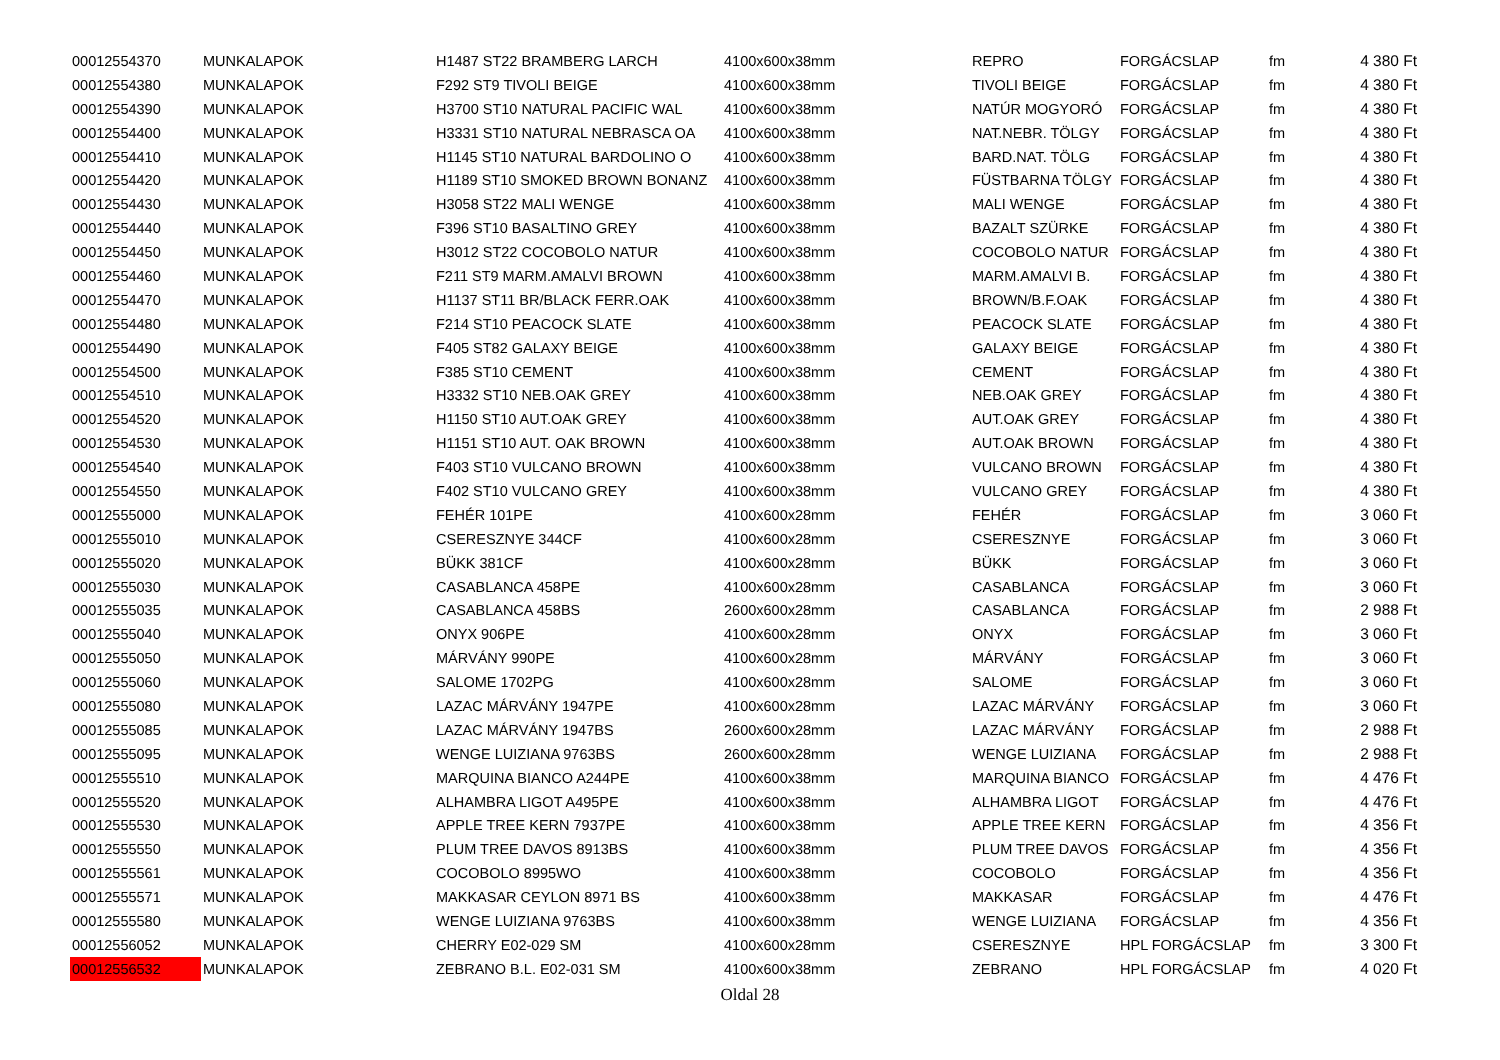| 00012554370 | MUNKALAPOK | H1487 ST22 BRAMBERG LARCH | 4100x600x38mm | REPRO | FORGÁCSLAP | fm | 4 380 Ft |
| 00012554380 | MUNKALAPOK | F292 ST9 TIVOLI BEIGE | 4100x600x38mm | TIVOLI BEIGE | FORGÁCSLAP | fm | 4 380 Ft |
| 00012554390 | MUNKALAPOK | H3700 ST10 NATURAL PACIFIC WAL | 4100x600x38mm | NATÚR MOGYORÓ | FORGÁCSLAP | fm | 4 380 Ft |
| 00012554400 | MUNKALAPOK | H3331 ST10 NATURAL NEBRASCA OA | 4100x600x38mm | NAT.NEBR. TÖLGY | FORGÁCSLAP | fm | 4 380 Ft |
| 00012554410 | MUNKALAPOK | H1145 ST10 NATURAL BARDOLINO O | 4100x600x38mm | BARD.NAT. TÖLG | FORGÁCSLAP | fm | 4 380 Ft |
| 00012554420 | MUNKALAPOK | H1189 ST10 SMOKED BROWN BONANZ | 4100x600x38mm | FÜSTBARNA TÖLGY | FORGÁCSLAP | fm | 4 380 Ft |
| 00012554430 | MUNKALAPOK | H3058 ST22 MALI WENGE | 4100x600x38mm | MALI WENGE | FORGÁCSLAP | fm | 4 380 Ft |
| 00012554440 | MUNKALAPOK | F396 ST10 BASALTINO GREY | 4100x600x38mm | BAZALT SZÜRKE | FORGÁCSLAP | fm | 4 380 Ft |
| 00012554450 | MUNKALAPOK | H3012 ST22 COCOBOLO NATUR | 4100x600x38mm | COCOBOLO NATUR | FORGÁCSLAP | fm | 4 380 Ft |
| 00012554460 | MUNKALAPOK | F211 ST9 MARM.AMALVI BROWN | 4100x600x38mm | MARM.AMALVI B. | FORGÁCSLAP | fm | 4 380 Ft |
| 00012554470 | MUNKALAPOK | H1137 ST11 BR/BLACK FERR.OAK | 4100x600x38mm | BROWN/B.F.OAK | FORGÁCSLAP | fm | 4 380 Ft |
| 00012554480 | MUNKALAPOK | F214 ST10 PEACOCK SLATE | 4100x600x38mm | PEACOCK SLATE | FORGÁCSLAP | fm | 4 380 Ft |
| 00012554490 | MUNKALAPOK | F405 ST82 GALAXY BEIGE | 4100x600x38mm | GALAXY BEIGE | FORGÁCSLAP | fm | 4 380 Ft |
| 00012554500 | MUNKALAPOK | F385 ST10 CEMENT | 4100x600x38mm | CEMENT | FORGÁCSLAP | fm | 4 380 Ft |
| 00012554510 | MUNKALAPOK | H3332 ST10 NEB.OAK GREY | 4100x600x38mm | NEB.OAK GREY | FORGÁCSLAP | fm | 4 380 Ft |
| 00012554520 | MUNKALAPOK | H1150 ST10 AUT.OAK GREY | 4100x600x38mm | AUT.OAK GREY | FORGÁCSLAP | fm | 4 380 Ft |
| 00012554530 | MUNKALAPOK | H1151 ST10 AUT. OAK BROWN | 4100x600x38mm | AUT.OAK BROWN | FORGÁCSLAP | fm | 4 380 Ft |
| 00012554540 | MUNKALAPOK | F403 ST10 VULCANO BROWN | 4100x600x38mm | VULCANO BROWN | FORGÁCSLAP | fm | 4 380 Ft |
| 00012554550 | MUNKALAPOK | F402 ST10 VULCANO GREY | 4100x600x38mm | VULCANO GREY | FORGÁCSLAP | fm | 4 380 Ft |
| 00012555000 | MUNKALAPOK | FEHÉR 101PE | 4100x600x28mm | FEHÉR | FORGÁCSLAP | fm | 3 060 Ft |
| 00012555010 | MUNKALAPOK | CSERESZNYE 344CF | 4100x600x28mm | CSERESZNYE | FORGÁCSLAP | fm | 3 060 Ft |
| 00012555020 | MUNKALAPOK | BÜKK 381CF | 4100x600x28mm | BÜKK | FORGÁCSLAP | fm | 3 060 Ft |
| 00012555030 | MUNKALAPOK | CASABLANCA 458PE | 4100x600x28mm | CASABLANCA | FORGÁCSLAP | fm | 3 060 Ft |
| 00012555035 | MUNKALAPOK | CASABLANCA 458BS | 2600x600x28mm | CASABLANCA | FORGÁCSLAP | fm | 2 988 Ft |
| 00012555040 | MUNKALAPOK | ONYX 906PE | 4100x600x28mm | ONYX | FORGÁCSLAP | fm | 3 060 Ft |
| 00012555050 | MUNKALAPOK | MÁRVÁNY 990PE | 4100x600x28mm | MÁRVÁNY | FORGÁCSLAP | fm | 3 060 Ft |
| 00012555060 | MUNKALAPOK | SALOME 1702PG | 4100x600x28mm | SALOME | FORGÁCSLAP | fm | 3 060 Ft |
| 00012555080 | MUNKALAPOK | LAZAC MÁRVÁNY 1947PE | 4100x600x28mm | LAZAC MÁRVÁNY | FORGÁCSLAP | fm | 3 060 Ft |
| 00012555085 | MUNKALAPOK | LAZAC MÁRVÁNY 1947BS | 2600x600x28mm | LAZAC MÁRVÁNY | FORGÁCSLAP | fm | 2 988 Ft |
| 00012555095 | MUNKALAPOK | WENGE LUIZIANA 9763BS | 2600x600x28mm | WENGE LUIZIANA | FORGÁCSLAP | fm | 2 988 Ft |
| 00012555510 | MUNKALAPOK | MARQUINA BIANCO A244PE | 4100x600x38mm | MARQUINA BIANCO | FORGÁCSLAP | fm | 4 476 Ft |
| 00012555520 | MUNKALAPOK | ALHAMBRA LIGOT A495PE | 4100x600x38mm | ALHAMBRA LIGOT | FORGÁCSLAP | fm | 4 476 Ft |
| 00012555530 | MUNKALAPOK | APPLE TREE KERN 7937PE | 4100x600x38mm | APPLE TREE KERN | FORGÁCSLAP | fm | 4 356 Ft |
| 00012555550 | MUNKALAPOK | PLUM TREE DAVOS 8913BS | 4100x600x38mm | PLUM TREE DAVOS | FORGÁCSLAP | fm | 4 356 Ft |
| 00012555561 | MUNKALAPOK | COCOBOLO 8995WO | 4100x600x38mm | COCOBOLO | FORGÁCSLAP | fm | 4 356 Ft |
| 00012555571 | MUNKALAPOK | MAKKASAR CEYLON 8971 BS | 4100x600x38mm | MAKKASAR | FORGÁCSLAP | fm | 4 476 Ft |
| 00012555580 | MUNKALAPOK | WENGE LUIZIANA 9763BS | 4100x600x38mm | WENGE LUIZIANA | FORGÁCSLAP | fm | 4 356 Ft |
| 00012556052 | MUNKALAPOK | CHERRY E02-029 SM | 4100x600x28mm | CSERESZNYE | HPL FORGÁCSLAP | fm | 3 300 Ft |
| 00012556532 | MUNKALAPOK | ZEBRANO B.L. E02-031 SM | 4100x600x38mm | ZEBRANO | HPL FORGÁCSLAP | fm | 4 020 Ft |
Oldal 28